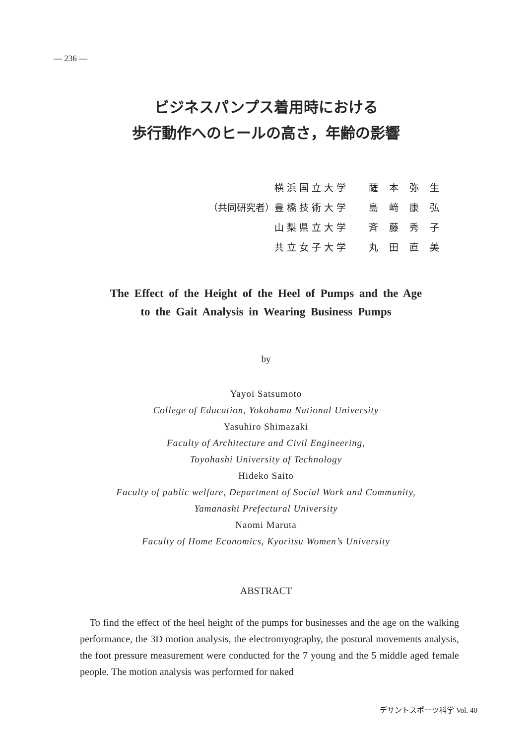— 236 —
ビジネスパンプス着用時における
歩行動作へのヒールの高さ，年齢の影響
| | 横浜国立大学 | 薩本弥生 |
| （共同研究者） | 豊橋技術大学 | 島﨑康弘 |
| | 山梨県立大学 | 斉藤秀子 |
| | 共立女子大学 | 丸田直美 |
The Effect of the Height of the Heel of Pumps and the Age
to the Gait Analysis in Wearing Business Pumps
by
Yayoi Satsumoto
College of Education, Yokohama National University
Yasuhiro Shimazaki
Faculty of Architecture and Civil Engineering,
Toyohashi University of Technology
Hideko Saito
Faculty of public welfare, Department of Social Work and Community,
Yamanashi Prefectural University
Naomi Maruta
Faculty of Home Economics, Kyoritsu Women’s University
ABSTRACT
To find the effect of the heel height of the pumps for businesses and the age on the walking performance, the 3D motion analysis, the electromyography, the postural movements analysis, the foot pressure measurement were conducted for the 7 young and the 5 middle aged female people. The motion analysis was performed for naked
デサントスポーツ科学 Vol. 40